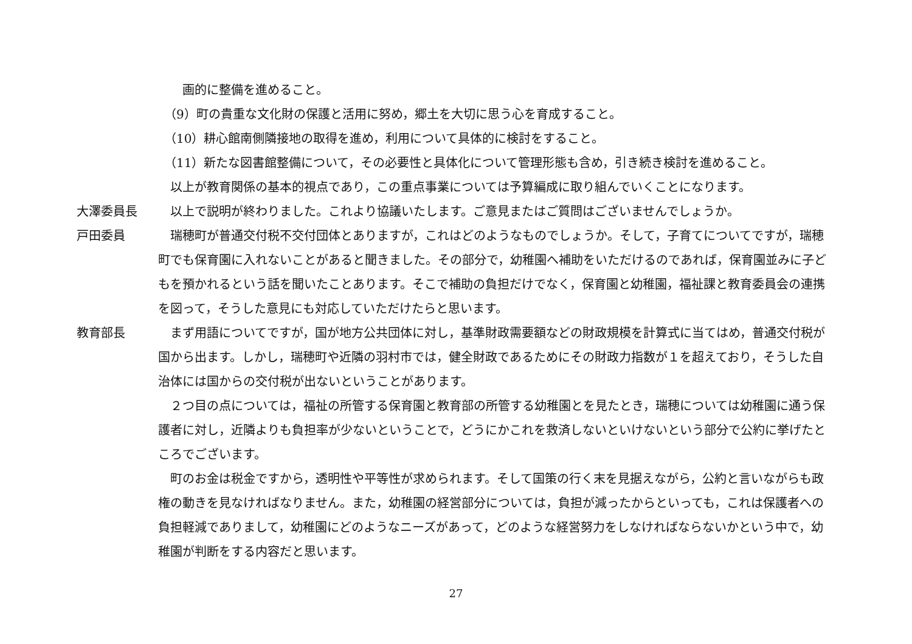画的に整備を進めること。
　（9）町の貴重な文化財の保護と活用に努め，郷土を大切に思う心を育成すること。
　（10）耕心館南側隣接地の取得を進め，利用について具体的に検討をすること。
　（11）新たな図書館整備について，その必要性と具体化について管理形態も含め，引き続き検討を進めること。
　以上が教育関係の基本的視点であり，この重点事業については予算編成に取り組んでいくことになります。
大澤委員長 　以上で説明が終わりました。これより協議いたします。ご意見またはご質問はございませんでしょうか。
戸田委員 　瑞穂町が普通交付税不交付団体とありますが，これはどのようなものでしょうか。そして，子育てについてですが，瑞穂町でも保育園に入れないことがあると聞きました。その部分で，幼稚園へ補助をいただけるのであれば，保育園並みに子どもを預かれるという話を聞いたことあります。そこで補助の負担だけでなく，保育園と幼稚園，福祉課と教育委員会の連携を図って，そうした意見にも対応していただけたらと思います。
教育部長 　まず用語についてですが，国が地方公共団体に対し，基準財政需要額などの財政規模を計算式に当てはめ，普通交付税が国から出ます。しかし，瑞穂町や近隣の羽村市では，健全財政であるためにその財政力指数が１を超えており，そうした自治体には国からの交付税が出ないということがあります。
　２つ目の点については，福祉の所管する保育園と教育部の所管する幼稚園とを見たとき，瑞穂については幼稚園に通う保護者に対し，近隣よりも負担率が少ないということで，どうにかこれを救済しないといけないという部分で公約に挙げたところでございます。
　町のお金は税金ですから，透明性や平等性が求められます。そして国策の行く末を見据えながら，公約と言いながらも政権の動きを見なければなりません。また，幼稚園の経営部分については，負担が減ったからといっても，これは保護者への負担軽減でありまして，幼稚園にどのようなニーズがあって，どのような経営努力をしなければならないかという中で，幼稚園が判断をする内容だと思います。
27